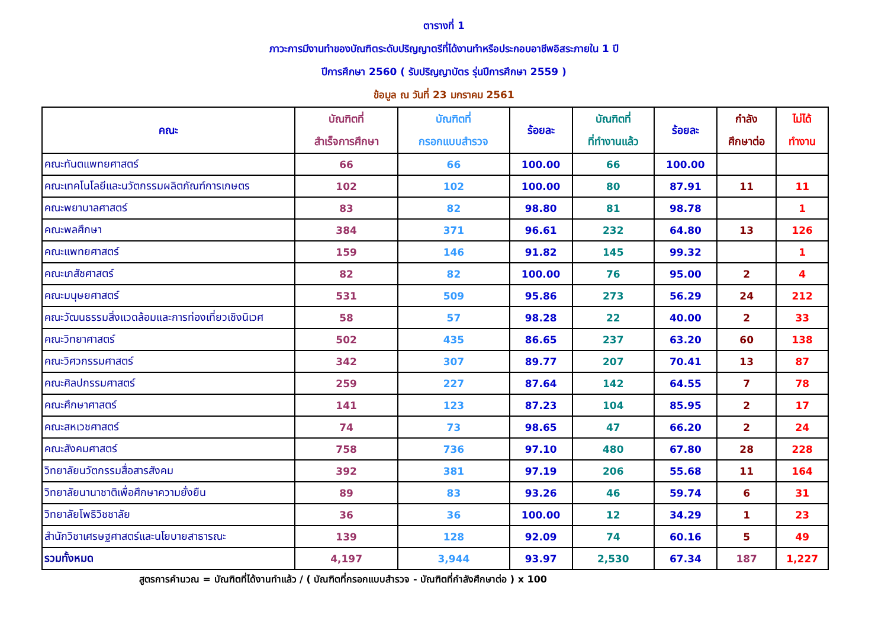ตารางที่ 1
ภาวะการมีงานทำของบัณฑิตระดับปริญญาตรีที่ได้งานทำหรือประกอบอาชีพอิสระภายใน 1 ปี
ปีการศึกษา 2560 ( รับปริญญาบัตร รุ่นปีการศึกษา 2559 )
ข้อมูล ณ วันที่ 23 มกราคม 2561
| คณะ | บัณฑิตที่ สำเร็จการศึกษา | บัณฑิตที่ กรอกแบบสำรวจ | ร้อยละ | บัณฑิตที่ ที่ทำงานแล้ว | ร้อยละ | กำลัง ศึกษาต่อ | ไม่ได้ ทำงาน |
| --- | --- | --- | --- | --- | --- | --- | --- |
| คณะทันตแพทยศาสตร์ | 66 | 66 | 100.00 | 66 | 100.00 | | |
| คณะเทคโนโลยีและนวัตกรรมผลิตภัณฑ์การเกษตร | 102 | 102 | 100.00 | 80 | 87.91 | 11 | 11 |
| คณะพยาบาลศาสตร์ | 83 | 82 | 98.80 | 81 | 98.78 | | 1 |
| คณะพลศึกษา | 384 | 371 | 96.61 | 232 | 64.80 | 13 | 126 |
| คณะแพทยศาสตร์ | 159 | 146 | 91.82 | 145 | 99.32 | | 1 |
| คณะเภสัชศาสตร์ | 82 | 82 | 100.00 | 76 | 95.00 | 2 | 4 |
| คณะมนุษยศาสตร์ | 531 | 509 | 95.86 | 273 | 56.29 | 24 | 212 |
| คณะวัฒนธรรมสิ่งแวดล้อมและการท่องเที่ยวเชิงนิเวศ | 58 | 57 | 98.28 | 22 | 40.00 | 2 | 33 |
| คณะวิทยาศาสตร์ | 502 | 435 | 86.65 | 237 | 63.20 | 60 | 138 |
| คณะวิศวกรรมศาสตร์ | 342 | 307 | 89.77 | 207 | 70.41 | 13 | 87 |
| คณะศิลปกรรมศาสตร์ | 259 | 227 | 87.64 | 142 | 64.55 | 7 | 78 |
| คณะศึกษาศาสตร์ | 141 | 123 | 87.23 | 104 | 85.95 | 2 | 17 |
| คณะสหเวชศาสตร์ | 74 | 73 | 98.65 | 47 | 66.20 | 2 | 24 |
| คณะสังคมศาสตร์ | 758 | 736 | 97.10 | 480 | 67.80 | 28 | 228 |
| วิทยาลัยนวัตกรรมสื่อสารสังคม | 392 | 381 | 97.19 | 206 | 55.68 | 11 | 164 |
| วิทยาลัยนานาชาติเพื่อศึกษาความยั่งยืน | 89 | 83 | 93.26 | 46 | 59.74 | 6 | 31 |
| วิทยาลัยโพธิวิชชาลัย | 36 | 36 | 100.00 | 12 | 34.29 | 1 | 23 |
| สำนักวิชาเศรษฐศาสตร์และนโยบายสาธารณะ | 139 | 128 | 92.09 | 74 | 60.16 | 5 | 49 |
| รวมทั้งหมด | 4,197 | 3,944 | 93.97 | 2,530 | 67.34 | 187 | 1,227 |
สูตรการคำนวณ = บัณฑิตที่ได้งานทำแล้ว / ( บัณฑิตที่กรอกแบบสำรวจ - บัณฑิตที่กำลังศึกษาต่อ ) x 100